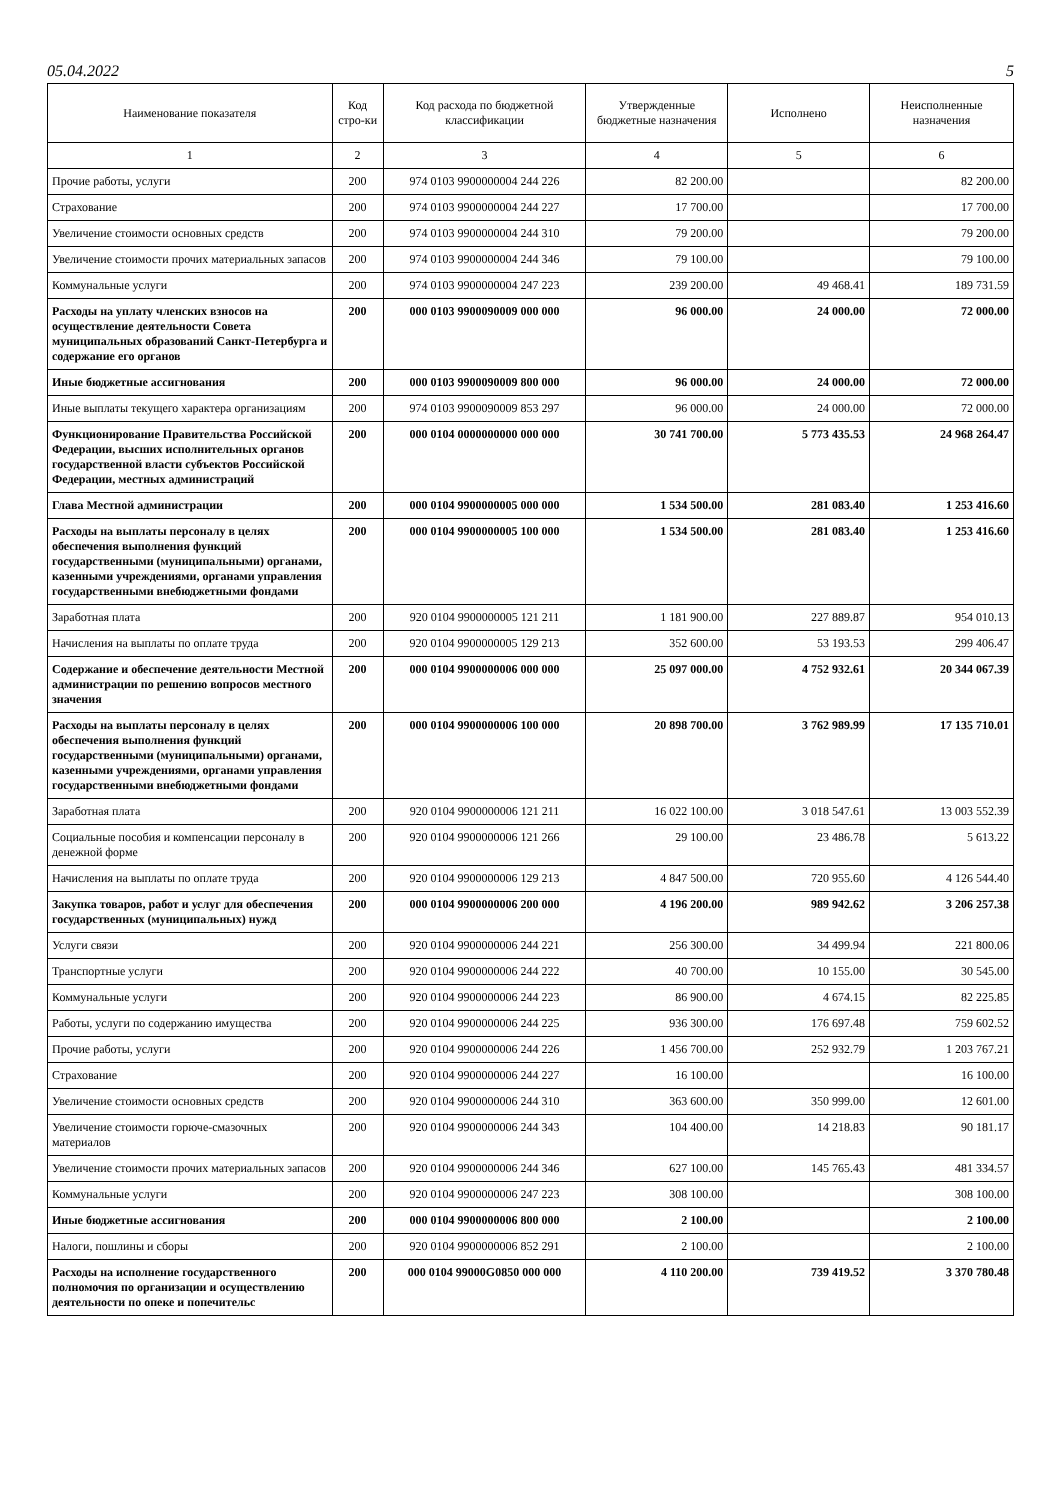05.04.2022 5
| Наименование показателя | Код стро-ки | Код расхода по бюджетной классификации | Утвержденные бюджетные назначения | Исполнено | Неисполненные назначения |
| --- | --- | --- | --- | --- | --- |
| 1 | 2 | 3 | 4 | 5 | 6 |
| Прочие работы, услуги | 200 | 974 0103 9900000004 244 226 | 82 200.00 | | 82 200.00 |
| Страхование | 200 | 974 0103 9900000004 244 227 | 17 700.00 | | 17 700.00 |
| Увеличение стоимости основных средств | 200 | 974 0103 9900000004 244 310 | 79 200.00 | | 79 200.00 |
| Увеличение стоимости прочих материальных запасов | 200 | 974 0103 9900000004 244 346 | 79 100.00 | | 79 100.00 |
| Коммунальные услуги | 200 | 974 0103 9900000004 247 223 | 239 200.00 | 49 468.41 | 189 731.59 |
| Расходы на уплату членских взносов на осуществление деятельности Совета муниципальных образований Санкт-Петербурга и содержание его органов | 200 | 000 0103 9900090009 000 000 | 96 000.00 | 24 000.00 | 72 000.00 |
| Иные бюджетные ассигнования | 200 | 000 0103 9900090009 800 000 | 96 000.00 | 24 000.00 | 72 000.00 |
| Иные выплаты текущего характера организациям | 200 | 974 0103 9900090009 853 297 | 96 000.00 | 24 000.00 | 72 000.00 |
| Функционирование Правительства Российской Федерации, высших исполнительных органов государственной власти субъектов Российской Федерации, местных администраций | 200 | 000 0104 0000000000 000 000 | 30 741 700.00 | 5 773 435.53 | 24 968 264.47 |
| Глава Местной администрации | 200 | 000 0104 9900000005 000 000 | 1 534 500.00 | 281 083.40 | 1 253 416.60 |
| Расходы на выплаты персоналу в целях обеспечения выполнения функций государственными (муниципальными) органами, казенными учреждениями, органами управления государственными внебюджетными фондами | 200 | 000 0104 9900000005 100 000 | 1 534 500.00 | 281 083.40 | 1 253 416.60 |
| Заработная плата | 200 | 920 0104 9900000005 121 211 | 1 181 900.00 | 227 889.87 | 954 010.13 |
| Начисления на выплаты по оплате труда | 200 | 920 0104 9900000005 129 213 | 352 600.00 | 53 193.53 | 299 406.47 |
| Содержание и обеспечение деятельности Местной администрации по решению вопросов местного значения | 200 | 000 0104 9900000006 000 000 | 25 097 000.00 | 4 752 932.61 | 20 344 067.39 |
| Расходы на выплаты персоналу в целях обеспечения выполнения функций государственными (муниципальными) органами, казенными учреждениями, органами управления государственными внебюджетными фондами | 200 | 000 0104 9900000006 100 000 | 20 898 700.00 | 3 762 989.99 | 17 135 710.01 |
| Заработная плата | 200 | 920 0104 9900000006 121 211 | 16 022 100.00 | 3 018 547.61 | 13 003 552.39 |
| Социальные пособия и компенсации персоналу в денежной форме | 200 | 920 0104 9900000006 121 266 | 29 100.00 | 23 486.78 | 5 613.22 |
| Начисления на выплаты по оплате труда | 200 | 920 0104 9900000006 129 213 | 4 847 500.00 | 720 955.60 | 4 126 544.40 |
| Закупка товаров, работ и услуг для обеспечения государственных (муниципальных) нужд | 200 | 000 0104 9900000006 200 000 | 4 196 200.00 | 989 942.62 | 3 206 257.38 |
| Услуги связи | 200 | 920 0104 9900000006 244 221 | 256 300.00 | 34 499.94 | 221 800.06 |
| Транспортные услуги | 200 | 920 0104 9900000006 244 222 | 40 700.00 | 10 155.00 | 30 545.00 |
| Коммунальные услуги | 200 | 920 0104 9900000006 244 223 | 86 900.00 | 4 674.15 | 82 225.85 |
| Работы, услуги по содержанию имущества | 200 | 920 0104 9900000006 244 225 | 936 300.00 | 176 697.48 | 759 602.52 |
| Прочие работы, услуги | 200 | 920 0104 9900000006 244 226 | 1 456 700.00 | 252 932.79 | 1 203 767.21 |
| Страхование | 200 | 920 0104 9900000006 244 227 | 16 100.00 | | 16 100.00 |
| Увеличение стоимости основных средств | 200 | 920 0104 9900000006 244 310 | 363 600.00 | 350 999.00 | 12 601.00 |
| Увеличение стоимости горюче-смазочных материалов | 200 | 920 0104 9900000006 244 343 | 104 400.00 | 14 218.83 | 90 181.17 |
| Увеличение стоимости прочих материальных запасов | 200 | 920 0104 9900000006 244 346 | 627 100.00 | 145 765.43 | 481 334.57 |
| Коммунальные услуги | 200 | 920 0104 9900000006 247 223 | 308 100.00 | | 308 100.00 |
| Иные бюджетные ассигнования | 200 | 000 0104 9900000006 800 000 | 2 100.00 | | 2 100.00 |
| Налоги, пошлины и сборы | 200 | 920 0104 9900000006 852 291 | 2 100.00 | | 2 100.00 |
| Расходы на исполнение государственного полномочия по организации и осуществлению деятельности по опеке и попечительс | 200 | 000 0104 99000G0850 000 000 | 4 110 200.00 | 739 419.52 | 3 370 780.48 |